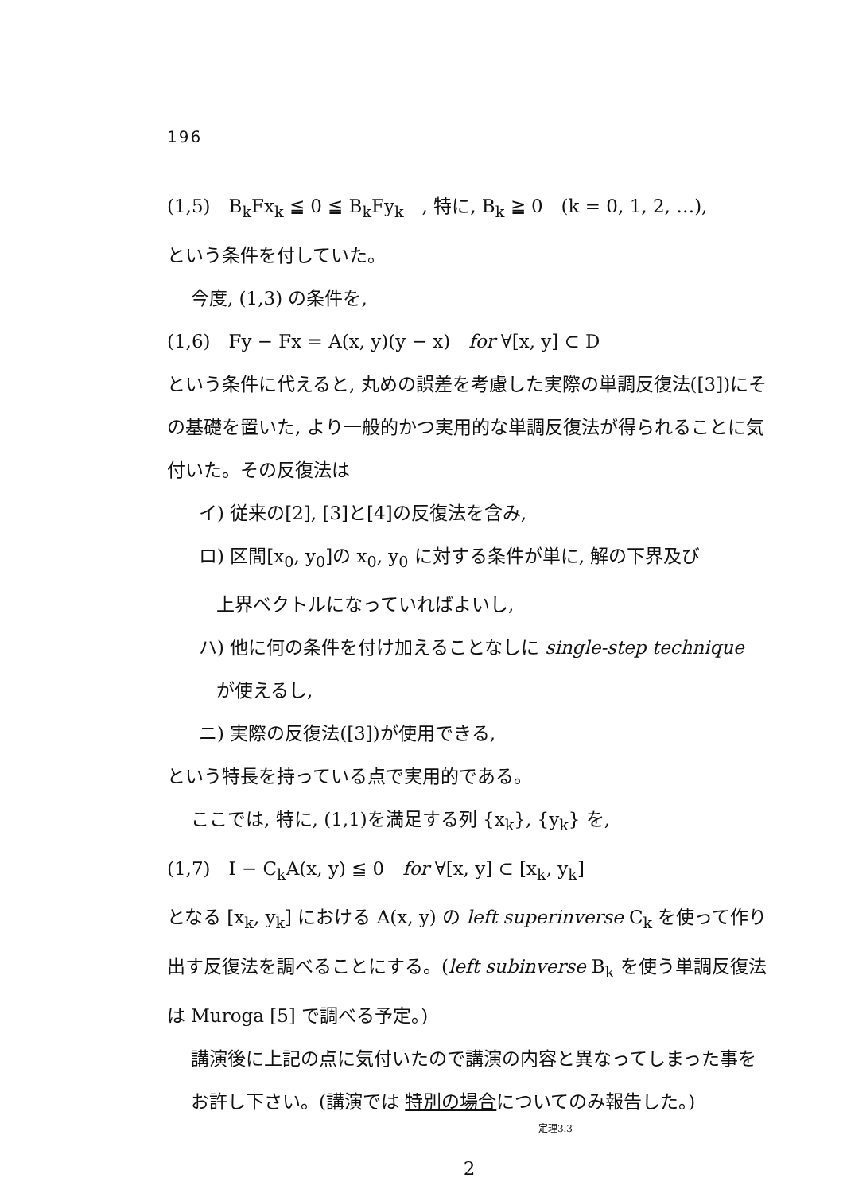196
(1,5)　B<sub>k</sub>Fx<sub>k</sub> ≦ 0 ≦ B<sub>k</sub>Fy<sub>k</sub>　, 特に, B<sub>k</sub> ≧ 0　(k = 0, 1, 2, …),
という条件を付していた。
今度, (1,3) の条件を,
(1,6)　Fy − Fx = A(x, y)(y − x)　for ∀[x, y] ⊂ D
という条件に代えると, 丸めの誤差を考慮した実際の単調反復法([3])にその基礎を置いた, より一般的かつ実用的な単調反復法が得られることに気付いた。その反復法は
イ) 従来の[2], [3]と[4]の反復法を含み,
ロ) 区間[x<sub>0</sub>, y<sub>0</sub>]の x<sub>0</sub>, y<sub>0</sub> に対する条件が単に, 解の下界及び
上界ベクトルになっていればよいし,
ハ) 他に何の条件を付け加えることなしに single-step technique
が使えるし,
ニ) 実際の反復法([3])が使用できる,
という特長を持っている点で実用的である。
ここでは, 特に, (1,1)を満足する列 {x<sub>k</sub>}, {y<sub>k</sub>} を,
(1,7)　I − C<sub>k</sub>A(x, y) ≦ 0　for ∀[x, y] ⊂ [x<sub>k</sub>, y<sub>k</sub>]
となる [x<sub>k</sub>, y<sub>k</sub>] における A(x, y) の left superinverse C<sub>k</sub> を使って作り出す反復法を調べることにする。(left subinverse B<sub>k</sub> を使う単調反復法は Muroga [5] で調べる予定。)
講演後に上記の点に気付いたので講演の内容と異なってしまった事をお許し下さい。(講演では 特別の場合についてのみ報告した。)
定理3.3
2